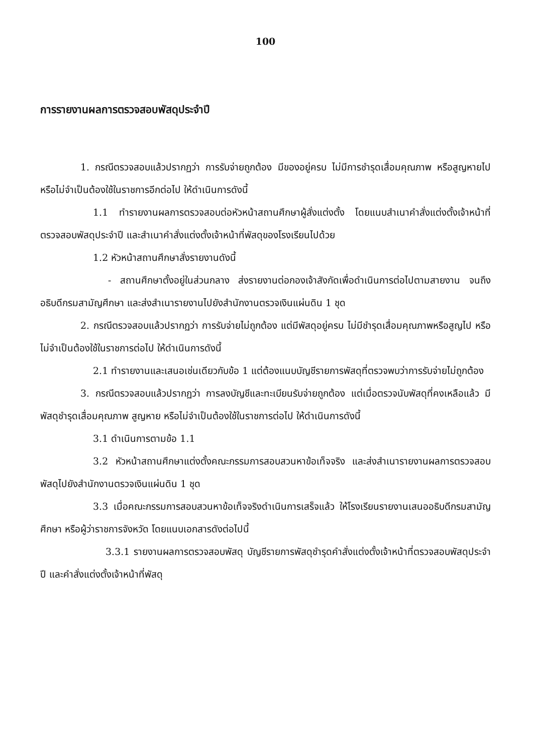100
การรายงานผลการตรวจสอบพัสดุประจำปี
1. กรณีตรวจสอบแล้วปรากฏว่า การรับจ่ายถูกต้อง มีของอยู่ครบ ไม่มีการชำรุดเสื่อมคุณภาพ หรือสูญหายไป หรือไม่จำเป็นต้องใช้ในราชการอีกต่อไป ให้ดำเนินการดังนี้
1.1 ทำรายงานผลการตรวจสอบต่อหัวหน้าสถานศึกษาผู้สั่งแต่งตั้ง โดยแนบสำเนาคำสั่งแต่งตั้งเจ้าหน้าที่ตรวจสอบพัสดุประจำปี และสำเนาคำสั่งแต่งตั้งเจ้าหน้าที่พัสดุของโรงเรียนไปด้วย
1.2 หัวหน้าสถานศึกษาสั่งรายงานดังนี้
- สถานศึกษาตั้งอยู่ในส่วนกลาง ส่งรายงานต่อกองเจ้าสังกัดเพื่อดำเนินการต่อไปตามสายงาน จนถึงอธิบดีกรมสามัญศึกษา และส่งสำเนารายงานไปยังสำนักงานตรวจเงินแผ่นดิน 1 ชุด
2. กรณีตรวจสอบแล้วปรากฏว่า การรับจ่ายไม่ถูกต้อง แต่มีพัสดุอยู่ครบ ไม่มีชำรุดเสื่อมคุณภาพหรือสูญไป หรือไม่จำเป็นต้องใช้ในราชการต่อไป ให้ดำเนินการดังนี้
2.1 ทำรายงานและเสนอเช่นเดียวกับข้อ 1 แต่ต้องแนบบัญชีรายการพัสดุที่ตรวจพบว่าการรับจ่ายไม่ถูกต้อง
3. กรณีตรวจสอบแล้วปรากฏว่า การลงบัญชีและทะเบียนรับจ่ายถูกต้อง แต่เมื่อตรวจนับพัสดุที่คงเหลือแล้ว มีพัสดุชำรุดเสื่อมคุณภาพ สูญหาย หรือไม่จำเป็นต้องใช้ในราชการต่อไป ให้ดำเนินการดังนี้
3.1 ดำเนินการตามข้อ 1.1
3.2 หัวหน้าสถานศึกษาแต่งตั้งคณะกรรมการสอบสวนหาข้อเท็จจริง และส่งสำเนารายงานผลการตรวจสอบพัสดุไปยังสำนักงานตรวจเงินแผ่นดิน 1 ชุด
3.3 เมื่อคณะกรรมการสอบสวนหาข้อเท็จจริงดำเนินการเสร็จแล้ว ให้โรงเรียนรายงานเสนออธิบดีกรมสามัญศึกษา หรือผู้ว่าราชการจังหวัด โดยแนบเอกสารดังต่อไปนี้
3.3.1 รายงานผลการตรวจสอบพัสดุ บัญชีรายการพัสดุชำรุดคำสั่งแต่งตั้งเจ้าหน้าที่ตรวจสอบพัสดุประจำปี และคำสั่งแต่งตั้งเจ้าหน้าที่พัสดุ